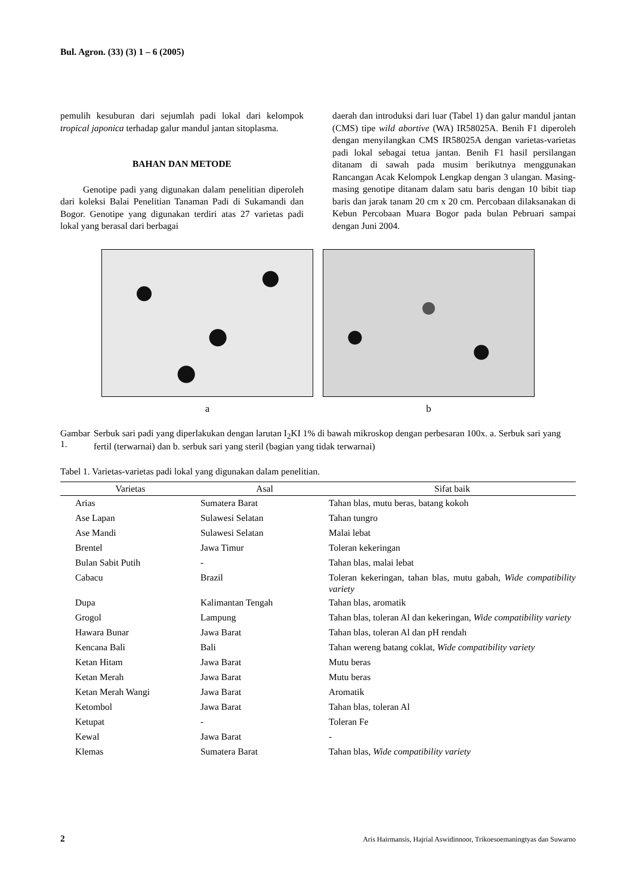Bul. Agron. (33) (3) 1 – 6 (2005)
pemulih kesuburan dari sejumlah padi lokal dari kelompok tropical japonica terhadap galur mandul jantan sitoplasma.
BAHAN DAN METODE
Genotipe padi yang digunakan dalam penelitian diperoleh dari koleksi Balai Penelitian Tanaman Padi di Sukamandi dan Bogor. Genotipe yang digunakan terdiri atas 27 varietas padi lokal yang berasal dari berbagai
daerah dan introduksi dari luar (Tabel 1) dan galur mandul jantan (CMS) tipe wild abortive (WA) IR58025A. Benih F1 diperoleh dengan menyilangkan CMS IR58025A dengan varietas-varietas padi lokal sebagai tetua jantan. Benih F1 hasil persilangan ditanam di sawah pada musim berikutnya menggunakan Rancangan Acak Kelompok Lengkap dengan 3 ulangan. Masing-masing genotipe ditanam dalam satu baris dengan 10 bibit tiap baris dan jarak tanam 20 cm x 20 cm. Percobaan dilaksanakan di Kebun Percobaan Muara Bogor pada bulan Pebruari sampai dengan Juni 2004.
a b
Gambar 1. Serbuk sari padi yang diperlakukan dengan larutan I<sub>2</sub>KI 1% di bawah mikroskop dengan perbesaran 100x. a. Serbuk sari yang fertil (terwarnai) dan b. serbuk sari yang steril (bagian yang tidak terwarnai)
Tabel 1. Varietas-varietas padi lokal yang digunakan dalam penelitian.
| Varietas | Asal | Sifat baik |
| --- | --- | --- |
| Arias | Sumatera Barat | Tahan blas, mutu beras, batang kokoh |
| Ase Lapan | Sulawesi Selatan | Tahan tungro |
| Ase Mandi | Sulawesi Selatan | Malai lebat |
| Brentel | Jawa Timur | Toleran kekeringan |
| Bulan Sabit Putih | - | Tahan blas, malai lebat |
| Cabacu | Brazil | Toleran kekeringan, tahan blas, mutu gabah, Wide compatibility variety |
| Dupa | Kalimantan Tengah | Tahan blas, aromatik |
| Grogol | Lampung | Tahan blas, toleran Al dan kekeringan, Wide compatibility variety |
| Hawara Bunar | Jawa Barat | Tahan blas, toleran Al dan pH rendah |
| Kencana Bali | Bali | Tahan wereng batang coklat, Wide compatibility variety |
| Ketan Hitam | Jawa Barat | Mutu beras |
| Ketan Merah | Jawa Barat | Mutu beras |
| Ketan Merah Wangi | Jawa Barat | Aromatik |
| Ketombol | Jawa Barat | Tahan blas, toleran Al |
| Ketupat | - | Toleran Fe |
| Kewal | Jawa Barat | - |
| Klemas | Sumatera Barat | Tahan blas, Wide compatibility variety |
2 Aris Hairmansis, Hajrial Aswidinnoor, Trikoesoemaningtyas dan Suwarno